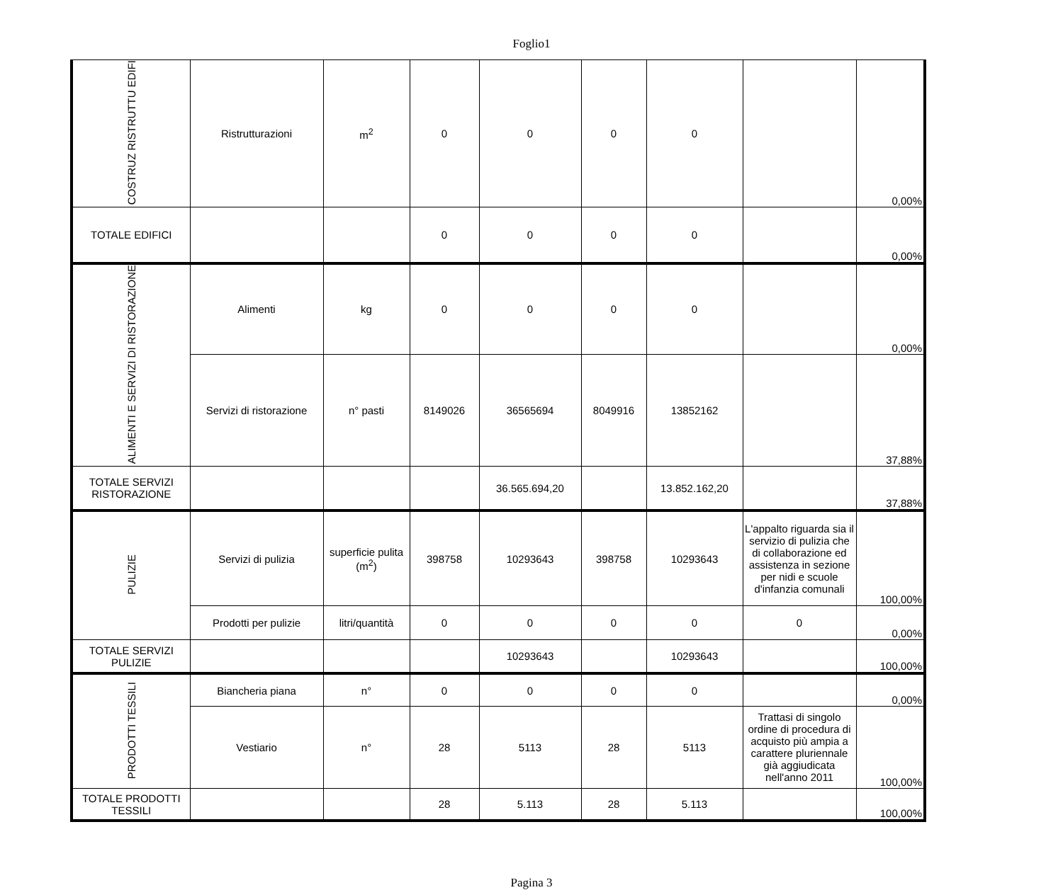Foglio1
| COSTRUZ RISTRUTTU EDIFI | Ristrutturazioni | m<sup>2</sup> | 0 | 0 | 0 | 0 | | 0,00% |
| TOTALE EDIFICI | | | 0 | 0 | 0 | 0 | | 0,00% |
| ALIMENTI E SERVIZI DI RISTORAZIONE | Alimenti | kg | 0 | 0 | 0 | 0 | | 0,00% |
| | Servizi di ristorazione | n° pasti | 8149026 | 36565694 | 8049916 | 13852162 | | 37,88% |
| TOTALE SERVIZI RISTORAZIONE | | | | 36.565.694,20 | | 13.852.162,20 | | 37,88% |
| PULIZIE | Servizi di pulizia | superficie pulita (m<sup>2</sup>) | 398758 | 10293643 | 398758 | 10293643 | L'appalto riguarda sia il servizio di pulizia che di collaborazione ed assistenza in sezione per nidi e scuole d'infanzia comunali | 100,00% |
| | Prodotti per pulizie | litri/quantità | 0 | 0 | 0 | 0 | 0 | 0,00% |
| TOTALE SERVIZI PULIZIE | | | | 10293643 | | 10293643 | | 100,00% |
| PRODOTTI TESSILI | Biancheria piana | n° | 0 | 0 | 0 | 0 | | 0,00% |
| | Vestiario | n° | 28 | 5113 | 28 | 5113 | Trattasi di singolo ordine di procedura di acquisto più ampia a carattere pluriennale già aggiudicata nell'anno 2011 | 100,00% |
| TOTALE PRODOTTI TESSILI | | | 28 | 5.113 | 28 | 5.113 | | 100,00% |
Pagina 3